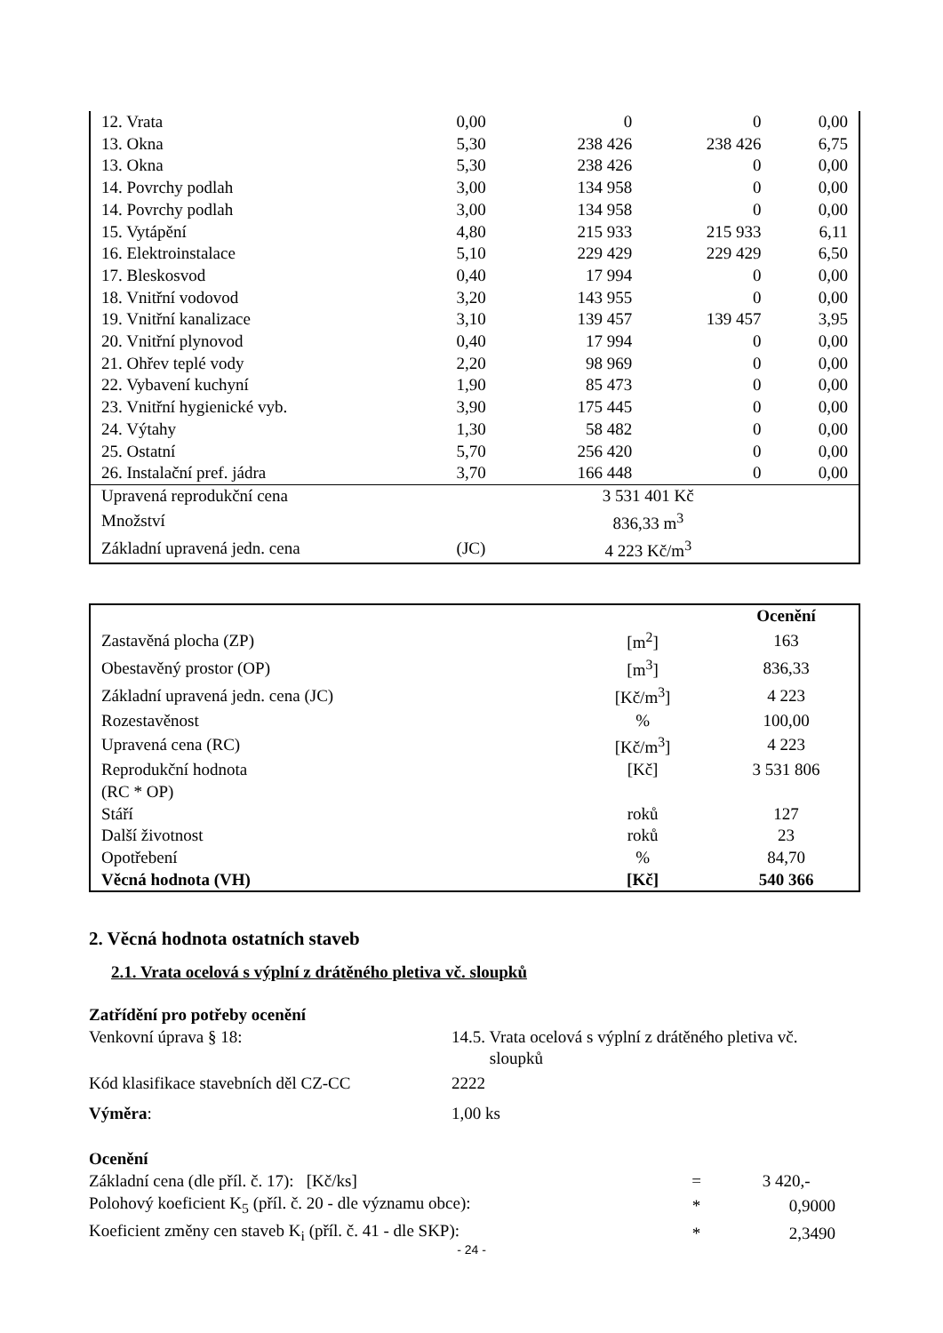| 12. Vrata | 0,00 | 0 | 0 | 0,00 |
| 13. Okna | 5,30 | 238 426 | 238 426 | 6,75 |
| 13. Okna | 5,30 | 238 426 | 0 | 0,00 |
| 14. Povrchy podlah | 3,00 | 134 958 | 0 | 0,00 |
| 14. Povrchy podlah | 3,00 | 134 958 | 0 | 0,00 |
| 15. Vytápění | 4,80 | 215 933 | 215 933 | 6,11 |
| 16. Elektroinstalace | 5,10 | 229 429 | 229 429 | 6,50 |
| 17. Bleskosvod | 0,40 | 17 994 | 0 | 0,00 |
| 18. Vnitřní vodovod | 3,20 | 143 955 | 0 | 0,00 |
| 19. Vnitřní kanalizace | 3,10 | 139 457 | 139 457 | 3,95 |
| 20. Vnitřní plynovod | 0,40 | 17 994 | 0 | 0,00 |
| 21. Ohřev teplé vody | 2,20 | 98 969 | 0 | 0,00 |
| 22. Vybavení kuchyní | 1,90 | 85 473 | 0 | 0,00 |
| 23. Vnitřní hygienické vyb. | 3,90 | 175 445 | 0 | 0,00 |
| 24. Výtahy | 1,30 | 58 482 | 0 | 0,00 |
| 25. Ostatní | 5,70 | 256 420 | 0 | 0,00 |
| 26. Instalační pref. jádra | 3,70 | 166 448 | 0 | 0,00 |
| Upravená reprodukční cena | | 3 531 401 Kč | | |
| Množství | | 836,33 m<sup>3</sup> | | |
| Základní upravená jedn. cena | (JC) | 4 223 Kč/m<sup>3</sup> | | |
| | | Ocenění |
| Zastavěná plocha (ZP) | [m<sup>2</sup>] | 163 |
| Obestavěný prostor (OP) | [m<sup>3</sup>] | 836,33 |
| Základní upravená jedn. cena (JC) | [Kč/m<sup>3</sup>] | 4 223 |
| Rozestavěnost | % | 100,00 |
| Upravená cena (RC) | [Kč/m<sup>3</sup>] | 4 223 |
| Reprodukční hodnota (RC * OP) | [Kč] | 3 531 806 |
| Stáří | roků | 127 |
| Další životnost | roků | 23 |
| Opotřebení | % | 84,70 |
| Věcná hodnota (VH) | [Kč] | 540 366 |
2. Věcná hodnota ostatních staveb
2.1. Vrata ocelová s výplní z drátěného pletiva vč. sloupků
Zatřídění pro potřeby ocenění
Venkovní úprava § 18: 14.5. Vrata ocelová s výplní z drátěného pletiva vč.
sloupků
Kód klasifikace stavebních děl CZ-CC
2222
Výměra: 1,00 ks
Ocenění
| Základní cena (dle příl. č. 17): [Kč/ks] | = | 3 420,- |
| Polohový koeficient K<sub>5</sub> (příl. č. 20 - dle významu obce): | * | 0,9000 |
| Koeficient změny cen staveb K<sub>i</sub> (příl. č. 41 - dle SKP): | * | 2,3490 |
- 24 -